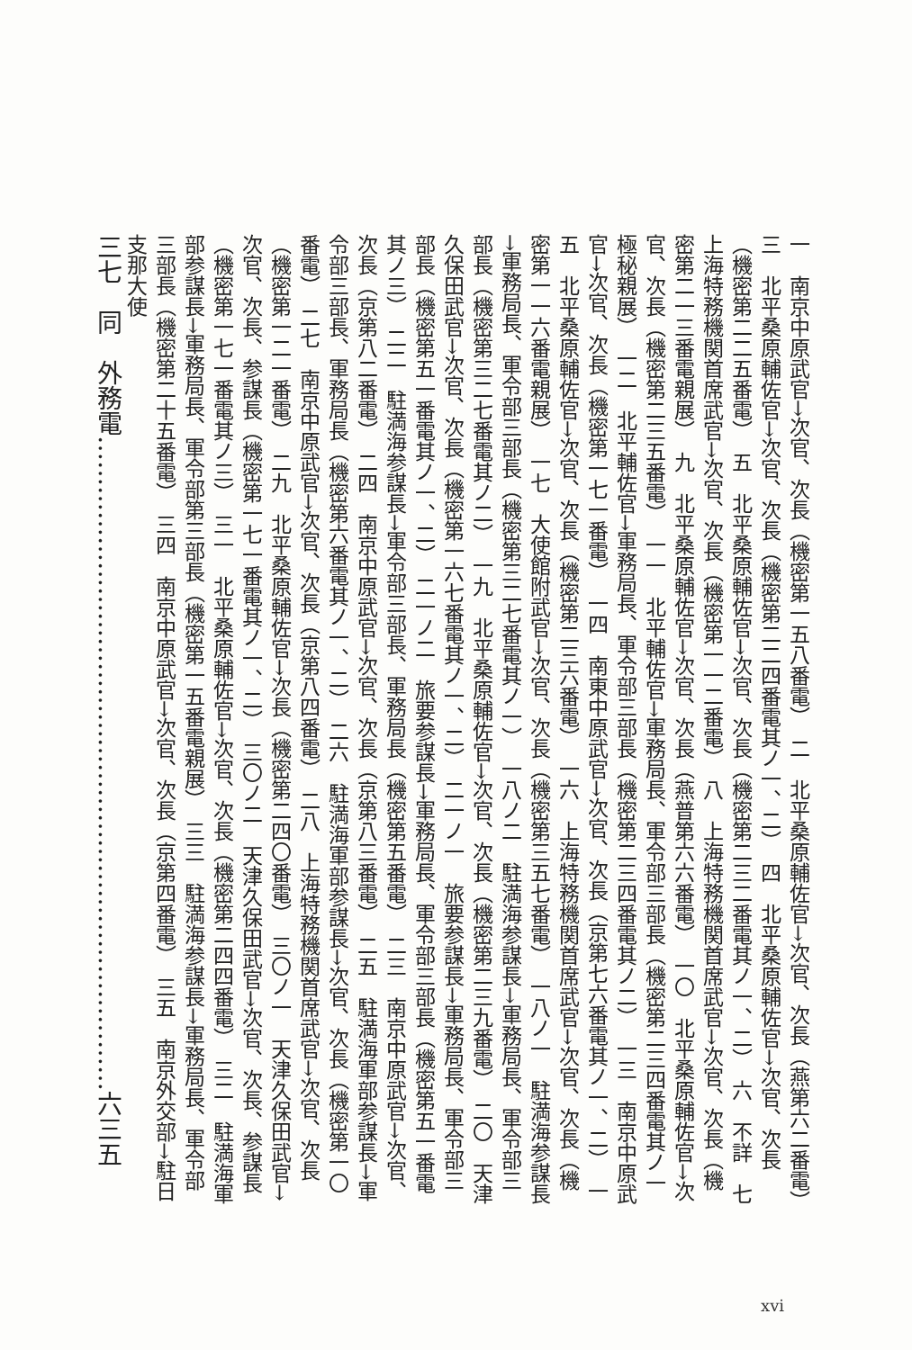一　南京中原武官→次官、次長（機密第一五八番電）　二　北平桑原輔佐官→次官、次長（燕第六二番電）　三　北平桑原輔佐官→次官、次長（機密第二二四番電其ノ一、二）　四　北平桑原輔佐官→次官、次長（機密第二二五番電）　五　北平桑原輔佐官→次官、次長（機密第二三二番電其ノ一、二）　六　不詳　七　上海特務機関首席武官→次官、次長（機密第一一二番電）　八　上海特務機関首席武官→次官、次長（機密第二一三番電親展）　九　北平桑原輔佐官→次官、次長（燕普第六六番電）　一〇　北平桑原輔佐官→次官、次長（機密第二三五番電）　一一　北平輔佐官→軍務局長、軍令部三部長（機密第二三四番電其ノ一極秘親展）　一二　北平輔佐官→軍務局長、軍令部三部長（機密第二三四番電其ノ二）　一三　南京中原武官→次官、次長（機密第一七一番電）　一四　南東中原武官→次官、次長（京第七六番電其ノ一、二）　一五　北平桑原輔佐官→次官、次長（機密第二三六番電）　一六　上海特務機関首席武官→次官、次長（機密第一一六番電親展）　一七　大使館附武官→次官、次長（機密第三五七番電）　一八ノ一　駐満海参謀長→軍務局長、軍令部三部長（機密第三二七番電其ノ一）　一八ノ二　駐満海参謀長→軍務局長、軍令部三部長（機密第三二七番電其ノ二）　一九　北平桑原輔佐官→次官、次長（機密第二三九番電）　二〇　天津久保田武官→次官、次長（機密第一六七番電其ノ一、二）　二一ノ一　旅要参謀長→軍務局長、軍令部三部長（機密第五一番電其ノ一、二）　二一ノ二　旅要参謀長→軍務局長、軍令部三部長（機密第五一番電其ノ三）　二二　駐満海参謀長→軍令部三部長、軍務局長（機密第五番電）　二三　南京中原武官→次官、次長（京第八二番電）　二四　南京中原武官→次官、次長（京第八三番電）　二五　駐満海軍部参謀長→軍令部三部長、軍務局長（機密第六番電其ノ一、二）　二六　駐満海軍部参謀長→次官、次長（機密第一〇番電）　二七　南京中原武官→次官、次長（京第八四番電）　二八　上海特務機関首席武官→次官、次長（機密第一二一番電）　二九　北平桑原輔佐官→次長（機密第二四〇番電）　三〇ノ一　天津久保田武官→次官、次長、参謀長（機密第一七一番電其ノ一、二）　三〇ノ二　天津久保田武官→次官、次長、参謀長（機密第一七一番電其ノ三）　三一　北平桑原輔佐官→次官、次長（機密第二四四番電）　三二　駐満海軍部参謀長→軍務局長、軍令部第三部長（機密第一五番電親展）　三三　駐満海参謀長→軍務局長、軍令部三部長（機密第二十五番電）　三四　南京中原武官→次官、次長（京第四番電）　三五　南京外交部→駐日支那大使
三七　同　外務電……………………………………………………………………六三五
xvi